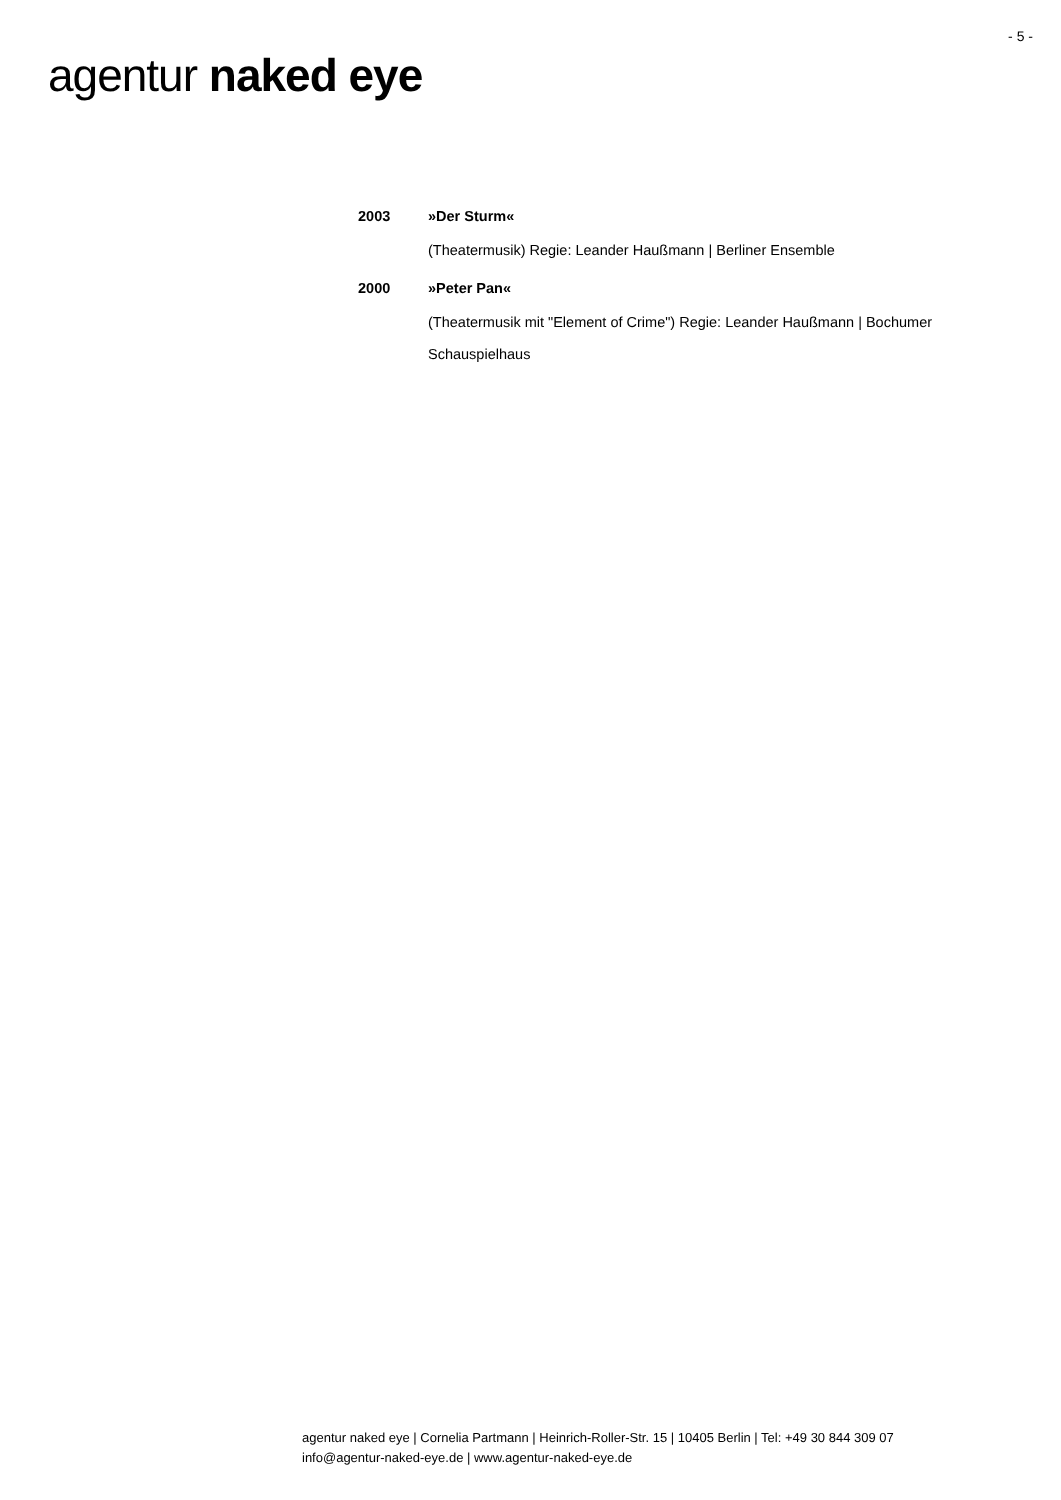- 5 -
agentur naked eye
2003 »Der Sturm«
(Theatermusik) Regie: Leander Haußmann | Berliner Ensemble
2000 »Peter Pan«
(Theatermusik mit "Element of Crime") Regie: Leander Haußmann | Bochumer Schauspielhaus
agentur naked eye | Cornelia Partmann | Heinrich-Roller-Str. 15 | 10405 Berlin | Tel: +49 30 844 309 07
info@agentur-naked-eye.de | www.agentur-naked-eye.de